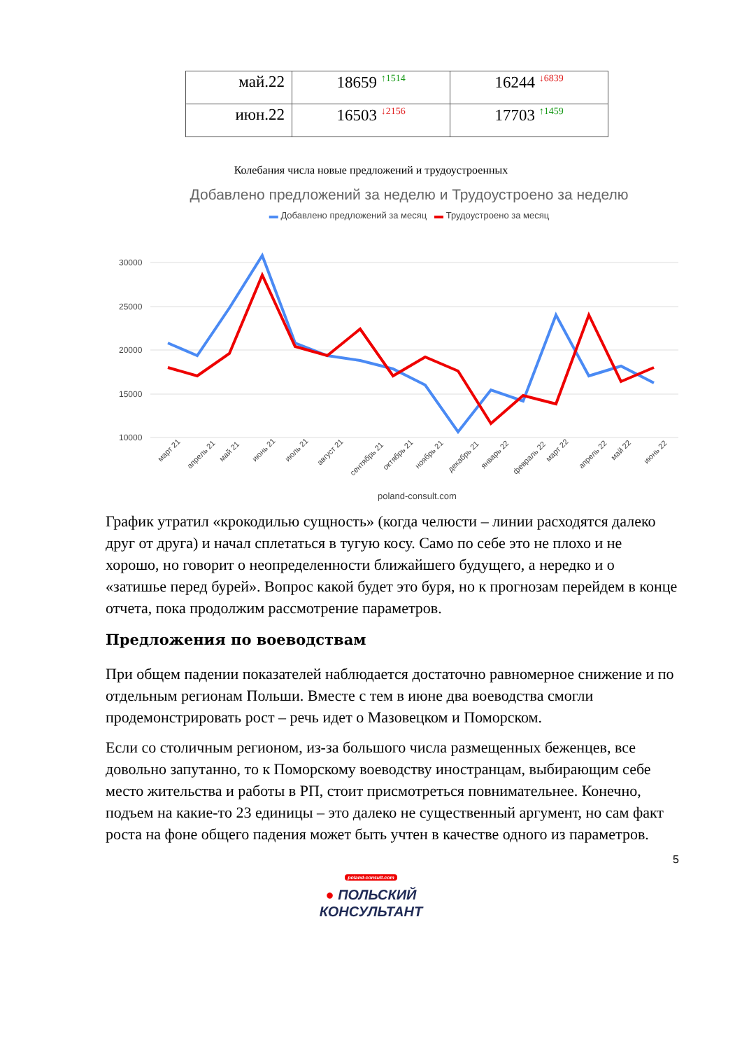| май.22 | 18659 <sup>↑1514</sup> | 16244 <sup>↓6839</sup> |
| июн.22 | 16503 <sup>↓2156</sup> | 17703 <sup>↑1459</sup> |
Колебания числа новые предложений и трудоустроенных
Добавлено предложений за неделю и Трудоустроено за неделю
▬ Добавлено предложений за месяц ▬ Трудоустроено за месяц
30000
25000
20000
15000
10000
март 21
апрель 21
май 21
июнь 21
июль 21
август 21
сентябрь 21
октябрь 21
ноябрь 21
декабрь 21
январь 22
февраль 22
март 22
апрель 22
май 22
июнь 22
poland-consult.com
График утратил «крокодилью сущность» (когда челюсти – линии расходятся далеко друг от друга) и начал сплетаться в тугую косу. Само по себе это не плохо и не хорошо, но говорит о неопределенности ближайшего будущего, а нередко и о «затишье перед бурей». Вопрос какой будет это буря, но к прогнозам перейдем в конце отчета, пока продолжим рассмотрение параметров.
Предложения по воеводствам
При общем падении показателей наблюдается достаточно равномерное снижение и по отдельным регионам Польши. Вместе с тем в июне два воеводства смогли продемонстрировать рост – речь идет о Мазовецком и Поморском.
Если со столичным регионом, из-за большого числа размещенных беженцев, все довольно запутанно, то к Поморскому воеводству иностранцам, выбирающим себе место жительства и работы в РП, стоит присмотреться повнимательнее. Конечно, подъем на какие-то 23 единицы – это далеко не существенный аргумент, но сам факт роста на фоне общего падения может быть учтен в качестве одного из параметров.
5
poland-consult.com
● ПОЛЬСКИЙ
КОНСУЛЬТАНТ